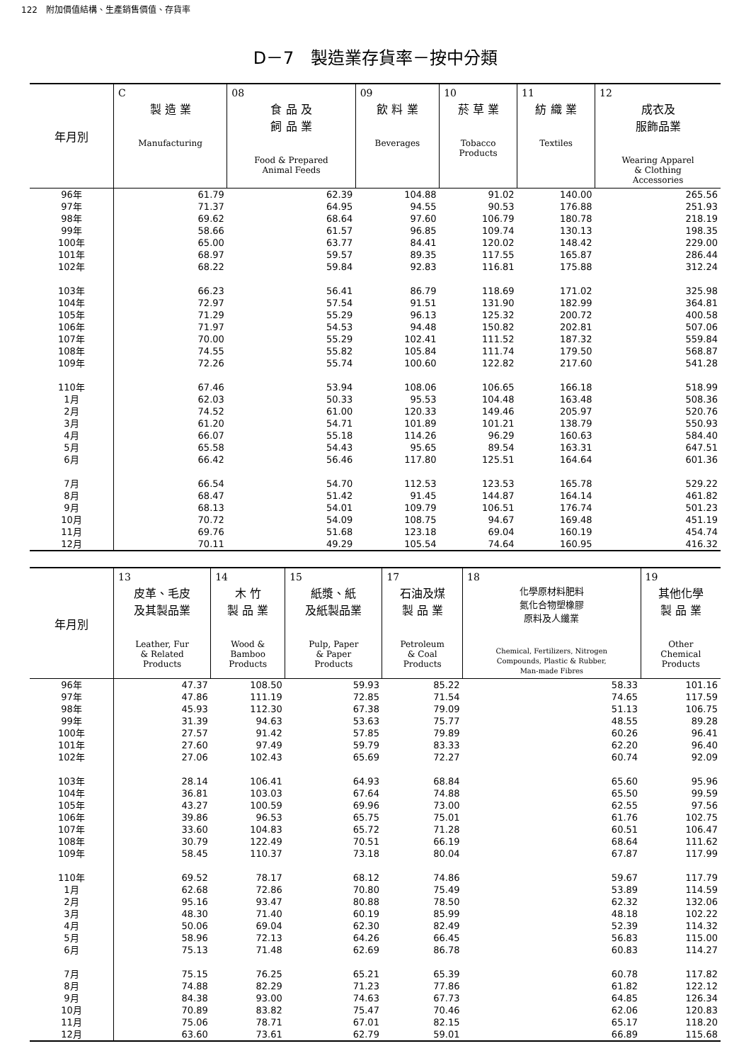122　附加價值結構、生產銷售價值、存貨率
D－7　製造業存貨率－按中分類
| 年月別 | C 製 造 業 Manufacturing | 08 食 品 及 飼 品 業 Food & Prepared Animal Feeds | 09 飲 料 業 Beverages | 10 菸 草 業 Tobacco Products | 11 紡 織 業 Textiles | 12 成衣及 服飾品業 Wearing Apparel & Clothing Accessories |
| --- | --- | --- | --- | --- | --- | --- |
| 96年 | 61.79 | 62.39 | 104.88 | 91.02 | 140.00 | 265.56 |
| 97年 | 71.37 | 64.95 | 94.55 | 90.53 | 176.88 | 251.93 |
| 98年 | 69.62 | 68.64 | 97.60 | 106.79 | 180.78 | 218.19 |
| 99年 | 58.66 | 61.57 | 96.85 | 109.74 | 130.13 | 198.35 |
| 100年 | 65.00 | 63.77 | 84.41 | 120.02 | 148.42 | 229.00 |
| 101年 | 68.97 | 59.57 | 89.35 | 117.55 | 165.87 | 286.44 |
| 102年 | 68.22 | 59.84 | 92.83 | 116.81 | 175.88 | 312.24 |
| 103年 | 66.23 | 56.41 | 86.79 | 118.69 | 171.02 | 325.98 |
| 104年 | 72.97 | 57.54 | 91.51 | 131.90 | 182.99 | 364.81 |
| 105年 | 71.29 | 55.29 | 96.13 | 125.32 | 200.72 | 400.58 |
| 106年 | 71.97 | 54.53 | 94.48 | 150.82 | 202.81 | 507.06 |
| 107年 | 70.00 | 55.29 | 102.41 | 111.52 | 187.32 | 559.84 |
| 108年 | 74.55 | 55.82 | 105.84 | 111.74 | 179.50 | 568.87 |
| 109年 | 72.26 | 55.74 | 100.60 | 122.82 | 217.60 | 541.28 |
| 110年 | 67.46 | 53.94 | 108.06 | 106.65 | 166.18 | 518.99 |
| 1月 | 62.03 | 50.33 | 95.53 | 104.48 | 163.48 | 508.36 |
| 2月 | 74.52 | 61.00 | 120.33 | 149.46 | 205.97 | 520.76 |
| 3月 | 61.20 | 54.71 | 101.89 | 101.21 | 138.79 | 550.93 |
| 4月 | 66.07 | 55.18 | 114.26 | 96.29 | 160.63 | 584.40 |
| 5月 | 65.58 | 54.43 | 95.65 | 89.54 | 163.31 | 647.51 |
| 6月 | 66.42 | 56.46 | 117.80 | 125.51 | 164.64 | 601.36 |
| 7月 | 66.54 | 54.70 | 112.53 | 123.53 | 165.78 | 529.22 |
| 8月 | 68.47 | 51.42 | 91.45 | 144.87 | 164.14 | 461.82 |
| 9月 | 68.13 | 54.01 | 109.79 | 106.51 | 176.74 | 501.23 |
| 10月 | 70.72 | 54.09 | 108.75 | 94.67 | 169.48 | 451.19 |
| 11月 | 69.76 | 51.68 | 123.18 | 69.04 | 160.19 | 454.74 |
| 12月 | 70.11 | 49.29 | 105.54 | 74.64 | 160.95 | 416.32 |
| 年月別 | 13 皮革、毛皮 及其製品業 Leather, Fur & Related Products | 14 木 竹 製 品 業 Wood & Bamboo Products | 15 紙漿、紙 及紙製品業 Pulp, Paper & Paper Products | 17 石油及煤 製 品 業 Petroleum & Coal Products | 18 化學原材料肥料 氮化合物塑橡膠 原料及人纖業 Chemical, Fertilizers, Nitrogen Compounds, Plastic & Rubber, Man-made Fibres | 19 其他化學 製 品 業 Other Chemical Products |
| --- | --- | --- | --- | --- | --- | --- |
| 96年 | 47.37 | 108.50 | 59.93 | 85.22 | 58.33 | 101.16 |
| 97年 | 47.86 | 111.19 | 72.85 | 71.54 | 74.65 | 117.59 |
| 98年 | 45.93 | 112.30 | 67.38 | 79.09 | 51.13 | 106.75 |
| 99年 | 31.39 | 94.63 | 53.63 | 75.77 | 48.55 | 89.28 |
| 100年 | 27.57 | 91.42 | 57.85 | 79.89 | 60.26 | 96.41 |
| 101年 | 27.60 | 97.49 | 59.79 | 83.33 | 62.20 | 96.40 |
| 102年 | 27.06 | 102.43 | 65.69 | 72.27 | 60.74 | 92.09 |
| 103年 | 28.14 | 106.41 | 64.93 | 68.84 | 65.60 | 95.96 |
| 104年 | 36.81 | 103.03 | 67.64 | 74.88 | 65.50 | 99.59 |
| 105年 | 43.27 | 100.59 | 69.96 | 73.00 | 62.55 | 97.56 |
| 106年 | 39.86 | 96.53 | 65.75 | 75.01 | 61.76 | 102.75 |
| 107年 | 33.60 | 104.83 | 65.72 | 71.28 | 60.51 | 106.47 |
| 108年 | 30.79 | 122.49 | 70.51 | 66.19 | 68.64 | 111.62 |
| 109年 | 58.45 | 110.37 | 73.18 | 80.04 | 67.87 | 117.99 |
| 110年 | 69.52 | 78.17 | 68.12 | 74.86 | 59.67 | 117.79 |
| 1月 | 62.68 | 72.86 | 70.80 | 75.49 | 53.89 | 114.59 |
| 2月 | 95.16 | 93.47 | 80.88 | 78.50 | 62.32 | 132.06 |
| 3月 | 48.30 | 71.40 | 60.19 | 85.99 | 48.18 | 102.22 |
| 4月 | 50.06 | 69.04 | 62.30 | 82.49 | 52.39 | 114.32 |
| 5月 | 58.96 | 72.13 | 64.26 | 66.45 | 56.83 | 115.00 |
| 6月 | 75.13 | 71.48 | 62.69 | 86.78 | 60.83 | 114.27 |
| 7月 | 75.15 | 76.25 | 65.21 | 65.39 | 60.78 | 117.82 |
| 8月 | 74.88 | 82.29 | 71.23 | 77.86 | 61.82 | 122.12 |
| 9月 | 84.38 | 93.00 | 74.63 | 67.73 | 64.85 | 126.34 |
| 10月 | 70.89 | 83.82 | 75.47 | 70.46 | 62.06 | 120.83 |
| 11月 | 75.06 | 78.71 | 67.01 | 82.15 | 65.17 | 118.20 |
| 12月 | 63.60 | 73.61 | 62.79 | 59.01 | 66.89 | 115.68 |